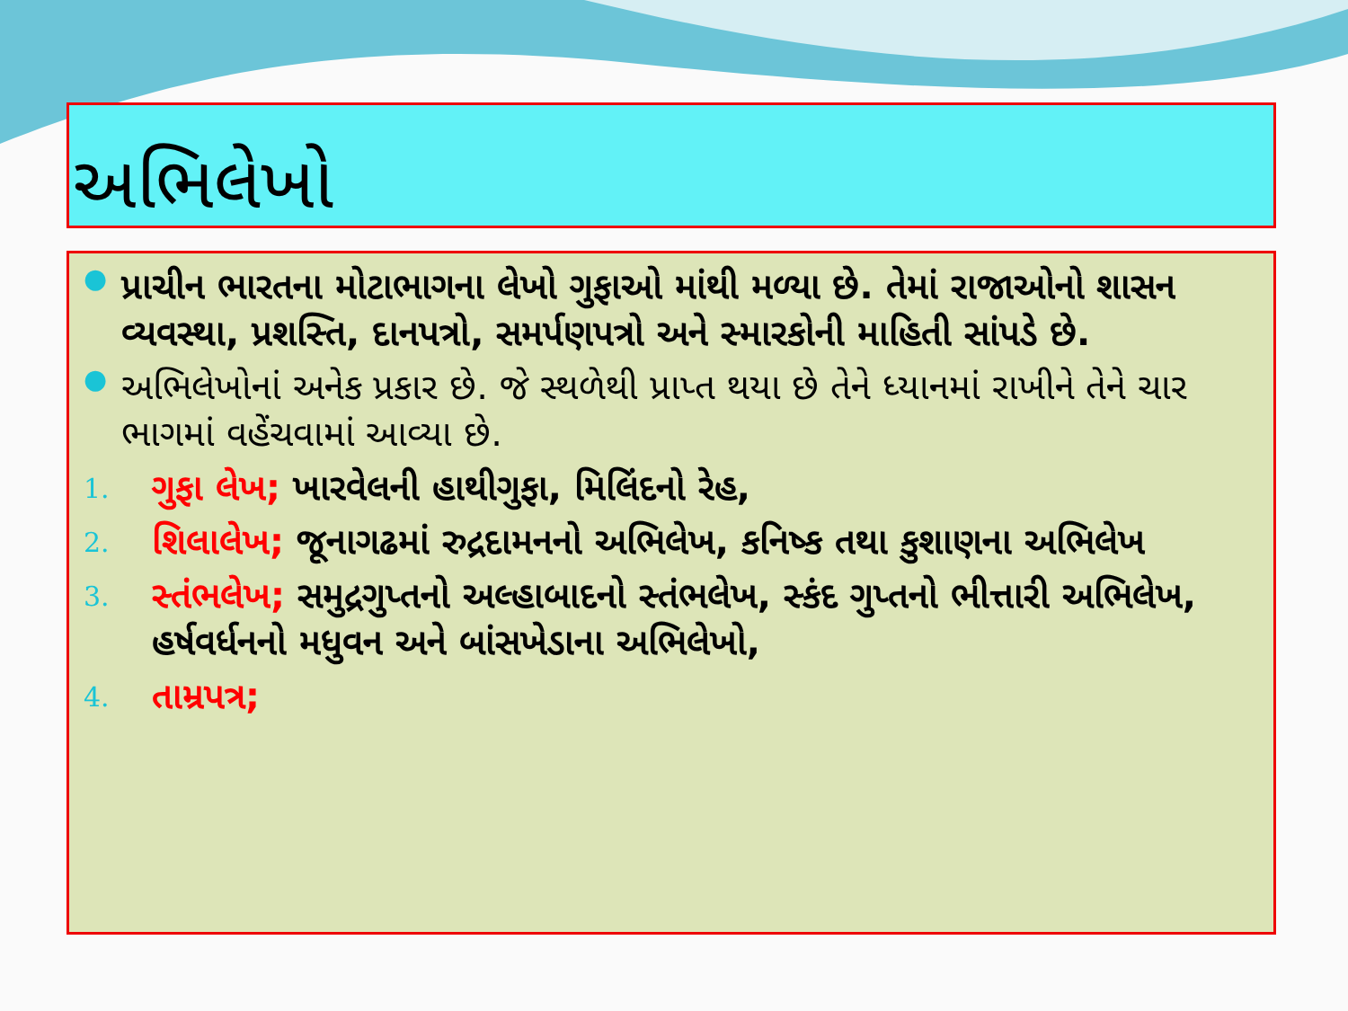અભિલેખો
● પ્રાચીન ભારતના મોટાભાગના લેખો ગુફાઓ માંથી મળ્યા છે. તેમાં રાજાઓનો શાસન વ્યવસ્થા, પ્રશસ્તિ, દાનપત્રો, સમર્પણપત્રો અને સ્મારકોની માહિતી સાંપડે છે.
● અભિલેખોનાં અનેક પ્રકાર છે. જે સ્થળેથી પ્રાપ્ત થયા છે તેને ધ્યાનમાં રાખીને તેને ચાર ભાગમાં વહેંચવામાં આવ્યા છે.
1. ગુફા લેખ; ખારવેલની હાથીગુફા, મિલિંદનો રેહ,
2. શિલાલેખ; જૂનાગઢમાં રુદ્રદામનનો અભિલેખ, કનિષ્ક તથા કુશાણના અભિલેખ
3. સ્તંભલેખ; સમુદ્રગુપ્તનો અલ્હાબાદનો સ્તંભલેખ, સ્કંદ ગુપ્તનો ભીત્તારી અભિલેખ, હર્ષવર્ધનનો મધુવન અને બાંસખેડાના અભિલેખો,
4. તામ્રપત્ર;